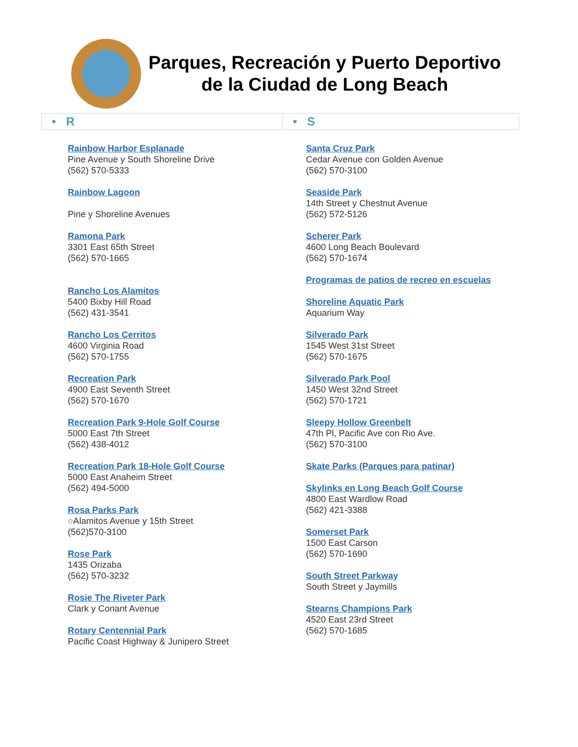Parques, Recreación y Puerto Deportivo
de la Ciudad de Long Beach
| • R | • S |
Rainbow Harbor Esplanade
Pine Avenue y South Shoreline Drive
(562) 570-5333
Rainbow Lagoon
Pine y Shoreline Avenues
Ramona Park
3301 East 65th Street
(562) 570-1665
Rancho Los Alamitos
5400 Bixby Hill Road
(562) 431-3541
Rancho Los Cerritos
4600 Virginia Road
(562) 570-1755
Recreation Park
4900 East Seventh Street
(562) 570-1670
Recreation Park 9-Hole Golf Course
5000 East 7th Street
(562) 438-4012
Recreation Park 18-Hole Golf Course
5000 East Anaheim Street
(562) 494-5000
Rosa Parks Park
○Alamitos Avenue y 15th Street
(562)570-3100
Rose Park
1435 Orizaba
(562) 570-3232
Rosie The Riveter Park
Clark y Conant Avenue
Rotary Centennial Park
Pacific Coast Highway & Junipero Street
Santa Cruz Park
Cedar Avenue con Golden Avenue
(562) 570-3100
Seaside Park
14th Street y Chestnut Avenue
(562) 572-5126
Scherer Park
4600 Long Beach Boulevard
(562) 570-1674
Programas de patios de recreo en escuelas
Shoreline Aquatic Park
Aquarium Way
Silverado Park
1545 West 31st Street
(562) 570-1675
Silverado Park Pool
1450 West 32nd Street
(562) 570-1721
Sleepy Hollow Greenbelt
47th Pl, Pacific Ave con Rio Ave.
(562) 570-3100
Skate Parks (Parques para patinar)
Skylinks en Long Beach Golf Course
4800 East Wardlow Road
(562) 421-3388
Somerset Park
1500 East Carson
(562) 570-1690
South Street Parkway
South Street y Jaymills
Stearns Champions Park
4520 East 23rd Street
(562) 570-1685